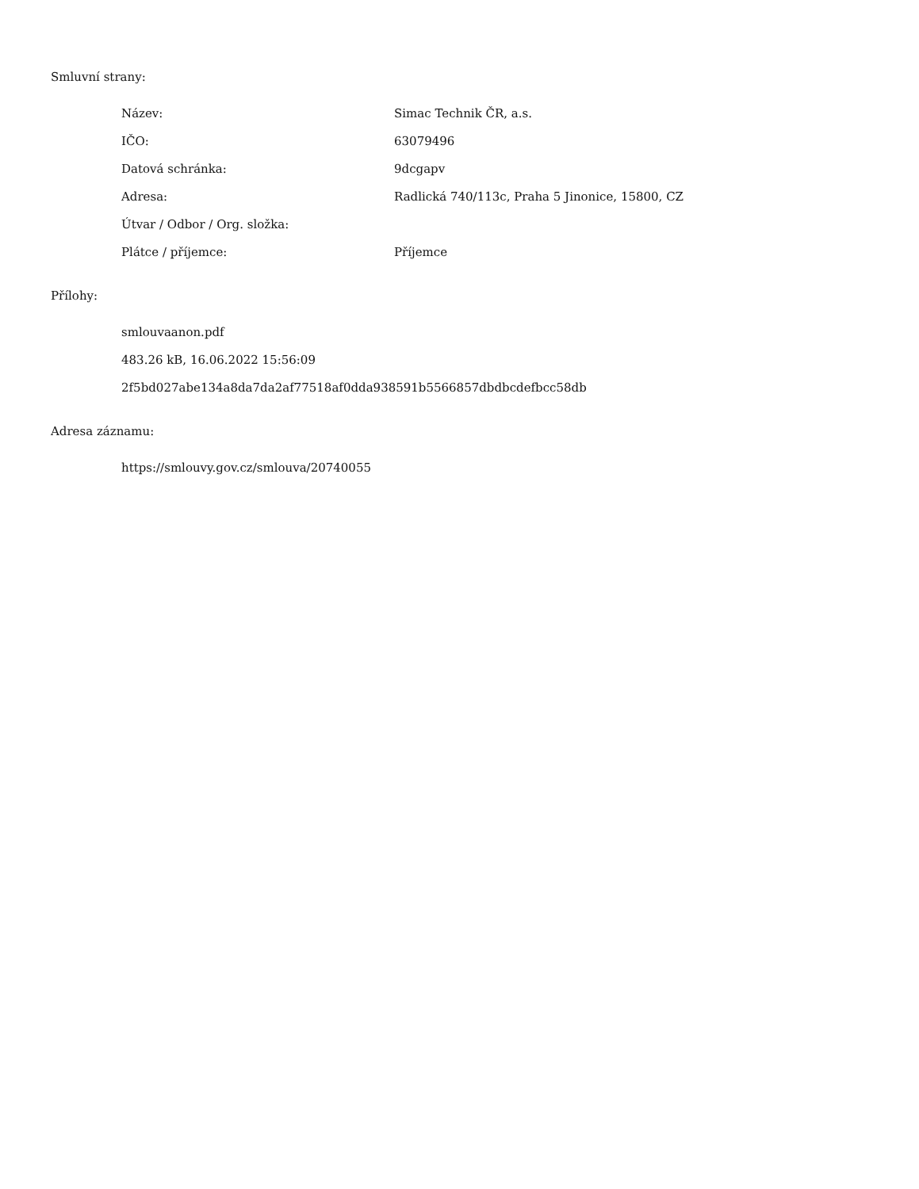Smluvní strany:
| Název: | Simac Technik ČR, a.s. |
| IČO: | 63079496 |
| Datová schránka: | 9dcgapv |
| Adresa: | Radlická 740/113c, Praha 5 Jinonice, 15800, CZ |
| Útvar / Odbor / Org. složka: | |
| Plátce / příjemce: | Příjemce |
Přílohy:
smlouvaanon.pdf
483.26 kB, 16.06.2022 15:56:09
2f5bd027abe134a8da7da2af77518af0dda938591b5566857dbdbcdefbcc58db
Adresa záznamu:
https://smlouvy.gov.cz/smlouva/20740055